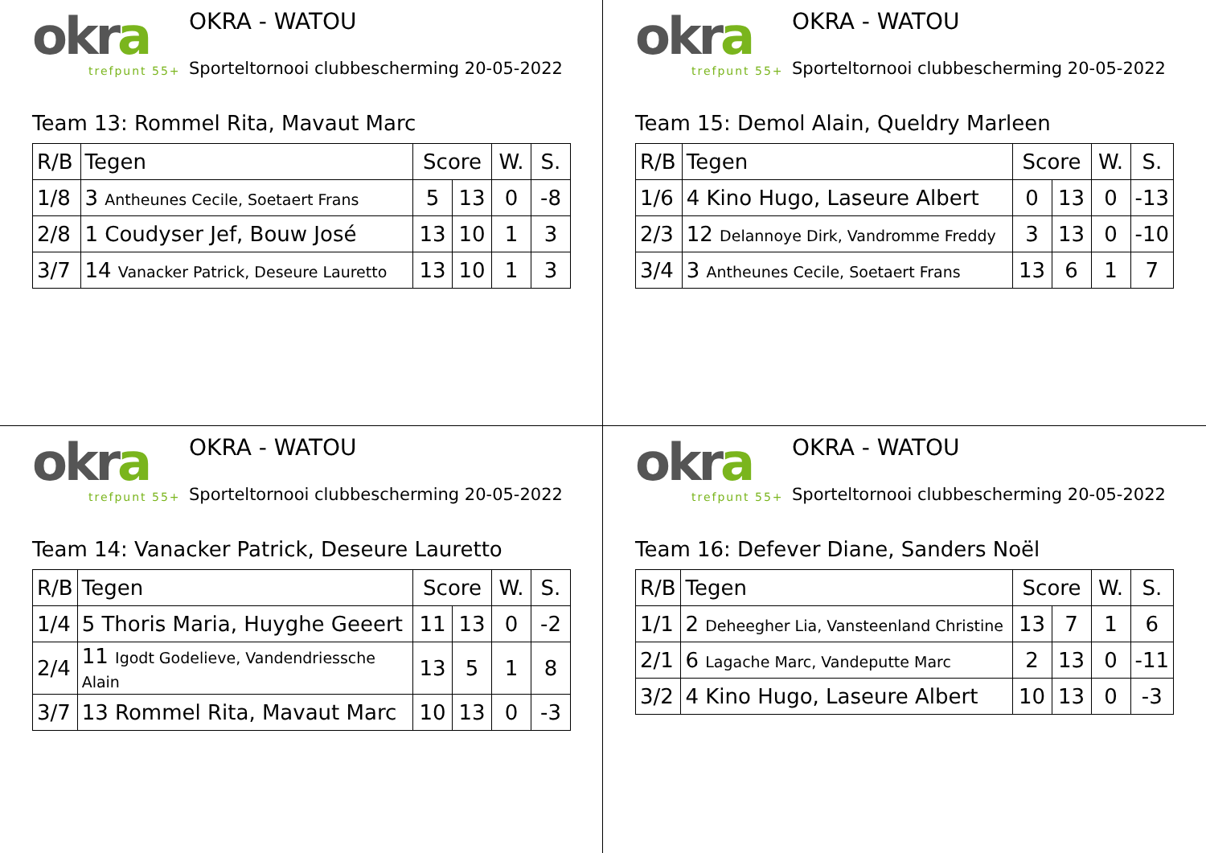okra
trefpunt 55+
OKRA - WATOU
Sporteltornooi clubbescherming 20-05-2022
Team 13: Rommel Rita, Mavaut Marc
| R/B | Tegen | Score | | W. | S. |
| --- | --- | --- | --- | --- | --- |
| 1/8 | 3 Antheunes Cecile, Soetaert Frans | 5 | 13 | 0 | -8 |
| 2/8 | 1 Coudyser Jef, Bouw José | 13 | 10 | 1 | 3 |
| 3/7 | 14 Vanacker Patrick, Deseure Lauretto | 13 | 10 | 1 | 3 |
okra
trefpunt 55+
OKRA - WATOU
Sporteltornooi clubbescherming 20-05-2022
Team 15: Demol Alain, Queldry Marleen
| R/B | Tegen | Score | | W. | S. |
| --- | --- | --- | --- | --- | --- |
| 1/6 | 4 Kino Hugo, Laseure Albert | 0 | 13 | 0 | -13 |
| 2/3 | 12 Delannoye Dirk, Vandromme Freddy | 3 | 13 | 0 | -10 |
| 3/4 | 3 Antheunes Cecile, Soetaert Frans | 13 | 6 | 1 | 7 |
okra
trefpunt 55+
OKRA - WATOU
Sporteltornooi clubbescherming 20-05-2022
Team 14: Vanacker Patrick, Deseure Lauretto
| R/B | Tegen | Score | | W. | S. |
| --- | --- | --- | --- | --- | --- |
| 1/4 | 5 Thoris Maria, Huyghe Geeert | 11 | 13 | 0 | -2 |
| 2/4 | 11 Igodt Godelieve, Vandendriessche Alain | 13 | 5 | 1 | 8 |
| 3/7 | 13 Rommel Rita, Mavaut Marc | 10 | 13 | 0 | -3 |
okra
trefpunt 55+
OKRA - WATOU
Sporteltornooi clubbescherming 20-05-2022
Team 16: Defever Diane, Sanders Noël
| R/B | Tegen | Score | | W. | S. |
| --- | --- | --- | --- | --- | --- |
| 1/1 | 2 Deheegher Lia, Vansteenland Christine | 13 | 7 | 1 | 6 |
| 2/1 | 6 Lagache Marc, Vandeputte Marc | 2 | 13 | 0 | -11 |
| 3/2 | 4 Kino Hugo, Laseure Albert | 10 | 13 | 0 | -3 |